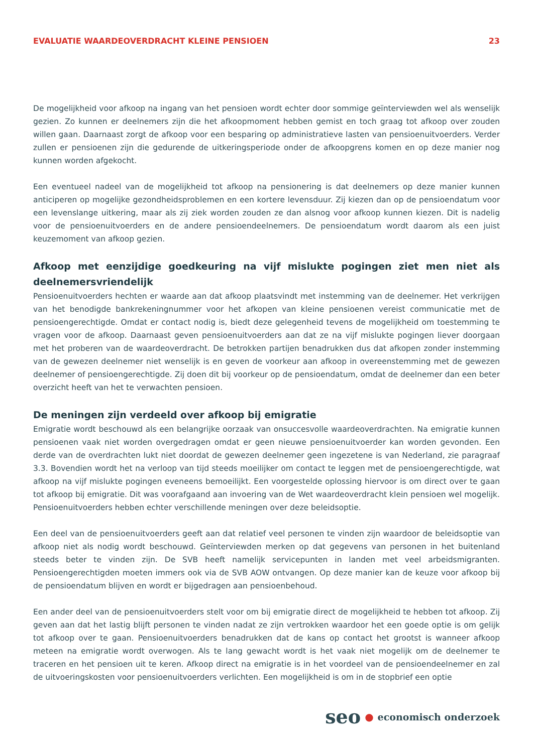EVALUATIE WAARDEOVERDRACHT KLEINE PENSIOEN 23
De mogelijkheid voor afkoop na ingang van het pensioen wordt echter door sommige geïnterviewden wel als wenselijk gezien. Zo kunnen er deelnemers zijn die het afkoopmoment hebben gemist en toch graag tot afkoop over zouden willen gaan. Daarnaast zorgt de afkoop voor een besparing op administratieve lasten van pensioenuitvoerders. Verder zullen er pensioenen zijn die gedurende de uitkeringsperiode onder de afkoopgrens komen en op deze manier nog kunnen worden afgekocht.
Een eventueel nadeel van de mogelijkheid tot afkoop na pensionering is dat deelnemers op deze manier kunnen anticiperen op mogelijke gezondheidsproblemen en een kortere levensduur. Zij kiezen dan op de pensioendatum voor een levenslange uitkering, maar als zij ziek worden zouden ze dan alsnog voor afkoop kunnen kiezen. Dit is nadelig voor de pensioenuitvoerders en de andere pensioendeelnemers. De pensioendatum wordt daarom als een juist keuzemoment van afkoop gezien.
Afkoop met eenzijdige goedkeuring na vijf mislukte pogingen ziet men niet als deelnemersvriendelijk
Pensioenuitvoerders hechten er waarde aan dat afkoop plaatsvindt met instemming van de deelnemer. Het verkrijgen van het benodigde bankrekeningnummer voor het afkopen van kleine pensioenen vereist communicatie met de pensioengerechtigde. Omdat er contact nodig is, biedt deze gelegenheid tevens de mogelijkheid om toestemming te vragen voor de afkoop. Daarnaast geven pensioenuitvoerders aan dat ze na vijf mislukte pogingen liever doorgaan met het proberen van de waardeoverdracht. De betrokken partijen benadrukken dus dat afkopen zonder instemming van de gewezen deelnemer niet wenselijk is en geven de voorkeur aan afkoop in overeenstemming met de gewezen deelnemer of pensioengerechtigde. Zij doen dit bij voorkeur op de pensioendatum, omdat de deelnemer dan een beter overzicht heeft van het te verwachten pensioen.
De meningen zijn verdeeld over afkoop bij emigratie
Emigratie wordt beschouwd als een belangrijke oorzaak van onsuccesvolle waardeoverdrachten. Na emigratie kunnen pensioenen vaak niet worden overgedragen omdat er geen nieuwe pensioenuitvoerder kan worden gevonden. Een derde van de overdrachten lukt niet doordat de gewezen deelnemer geen ingezetene is van Nederland, zie paragraaf 3.3. Bovendien wordt het na verloop van tijd steeds moeilijker om contact te leggen met de pensioengerechtigde, wat afkoop na vijf mislukte pogingen eveneens bemoeilijkt. Een voorgestelde oplossing hiervoor is om direct over te gaan tot afkoop bij emigratie. Dit was voorafgaand aan invoering van de Wet waardeoverdracht klein pensioen wel mogelijk. Pensioenuitvoerders hebben echter verschillende meningen over deze beleidsoptie.
Een deel van de pensioenuitvoerders geeft aan dat relatief veel personen te vinden zijn waardoor de beleidsoptie van afkoop niet als nodig wordt beschouwd. Geïnterviewden merken op dat gegevens van personen in het buitenland steeds beter te vinden zijn. De SVB heeft namelijk servicepunten in landen met veel arbeidsmigranten. Pensioengerechtigden moeten immers ook via de SVB AOW ontvangen. Op deze manier kan de keuze voor afkoop bij de pensioendatum blijven en wordt er bijgedragen aan pensioenbehoud.
Een ander deel van de pensioenuitvoerders stelt voor om bij emigratie direct de mogelijkheid te hebben tot afkoop. Zij geven aan dat het lastig blijft personen te vinden nadat ze zijn vertrokken waardoor het een goede optie is om gelijk tot afkoop over te gaan. Pensioenuitvoerders benadrukken dat de kans op contact het grootst is wanneer afkoop meteen na emigratie wordt overwogen. Als te lang gewacht wordt is het vaak niet mogelijk om de deelnemer te traceren en het pensioen uit te keren. Afkoop direct na emigratie is in het voordeel van de pensioendeelnemer en zal de uitvoeringskosten voor pensioenuitvoerders verlichten. Een mogelijkheid is om in de stopbrief een optie
seo ● economisch onderzoek